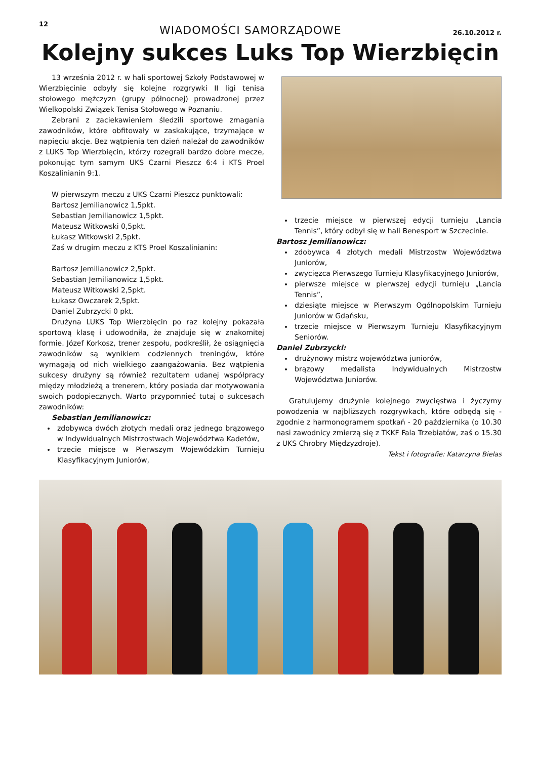12 WIADOMOŚCI SAMORZĄDOWE 26.10.2012 r.
Kolejny sukces Luks Top Wierzbięcin
13 września 2012 r. w hali sportowej Szkoły Podstawowej w Wierzbięcinie odbyły się kolejne rozgrywki II ligi tenisa stołowego mężczyzn (grupy północnej) prowadzonej przez Wielkopolski Związek Tenisa Stołowego w Poznaniu.
Zebrani z zaciekawieniem śledzili sportowe zmagania zawodników, które obfitowały w zaskakujące, trzymające w napięciu akcje. Bez wątpienia ten dzień należał do zawodników z LUKS Top Wierzbięcin, którzy rozegrali bardzo dobre mecze, pokonując tym samym UKS Czarni Pieszcz 6:4 i KTS Proel Koszalinianin 9:1.
W pierwszym meczu z UKS Czarni Pieszcz punktowali:
Bartosz Jemilianowicz 1,5pkt.
Sebastian Jemilianowicz 1,5pkt.
Mateusz Witkowski 0,5pkt.
Łukasz Witkowski 2,5pkt.
Zaś w drugim meczu z KTS Proel Koszalinianin:
Bartosz Jemilianowicz 2,5pkt.
Sebastian Jemilianowicz 1,5pkt.
Mateusz Witkowski 2,5pkt.
Łukasz Owczarek 2,5pkt.
Daniel Zubrzycki 0 pkt.
Drużyna LUKS Top Wierzbięcin po raz kolejny pokazała sportową klasę i udowodniła, że znajduje się w znakomitej formie. Józef Korkosz, trener zespołu, podkreślił, że osiągnięcia zawodników są wynikiem codziennych treningów, które wymagają od nich wielkiego zaangażowania. Bez wątpienia sukcesy drużyny są również rezultatem udanej współpracy między młodzieżą a trenerem, który posiada dar motywowania swoich podopiecznych. Warto przypomnieć tutaj o sukcesach zawodników:
Sebastian Jemilianowicz:
zdobywca dwóch złotych medali oraz jednego brązowego w Indywidualnych Mistrzostwach Województwa Kadetów,
trzecie miejsce w Pierwszym Wojewódzkim Turnieju Klasyfikacyjnym Juniorów,
trzecie miejsce w pierwszej edycji turnieju „Lancia Tennis”, który odbył się w hali Benesport w Szczecinie.
Bartosz Jemilianowicz:
zdobywca 4 złotych medali Mistrzostw Województwa Juniorów,
zwycięzca Pierwszego Turnieju Klasyfikacyjnego Juniorów,
pierwsze miejsce w pierwszej edycji turnieju „Lancia Tennis”,
dziesiąte miejsce w Pierwszym Ogólnopolskim Turnieju Juniorów w Gdańsku,
trzecie miejsce w Pierwszym Turnieju Klasyfikacyjnym Seniorów.
Daniel Zubrzycki:
drużynowy mistrz województwa juniorów,
brązowy medalista Indywidualnych Mistrzostw Województwa Juniorów.
Gratulujemy drużynie kolejnego zwycięstwa i życzymy powodzenia w najbliższych rozgrywkach, które odbędą się - zgodnie z harmonogramem spotkań - 20 października (o 10.30 nasi zawodnicy zmierzą się z TKKF Fala Trzebiatów, zaś o 15.30 z UKS Chrobry Międzyzdroje).
Tekst i fotografie: Katarzyna Bielas